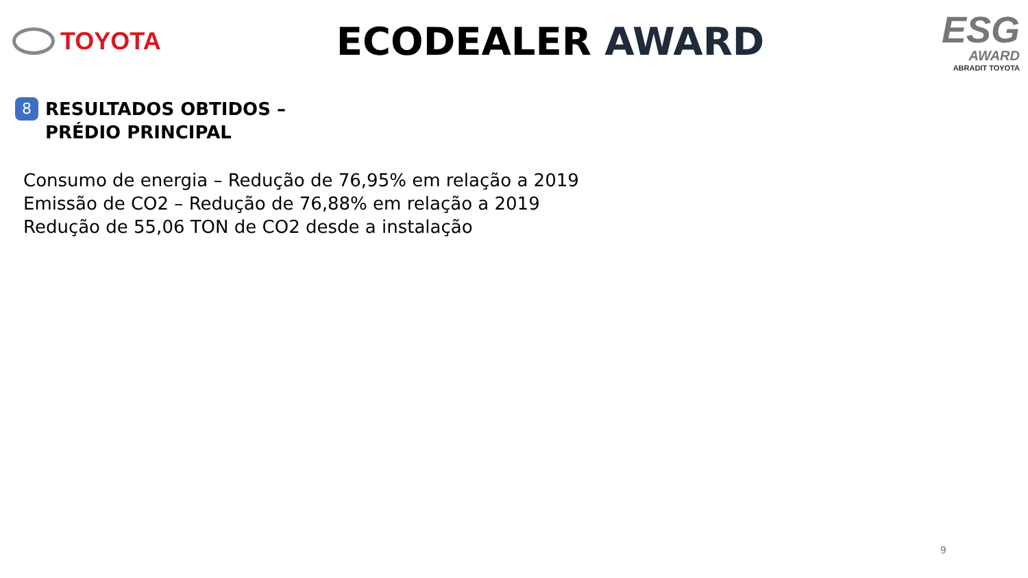TOYOTA
ECODEALER AWARD
ESG
AWARD
ABRADIT TOYOTA
8
RESULTADOS OBTIDOS –
PRÉDIO PRINCIPAL
Consumo de energia – Redução de 76,95% em relação a 2019
Emissão de CO2 – Redução de 76,88% em relação a 2019
Redução de 55,06 TON de CO2 desde a instalação
9